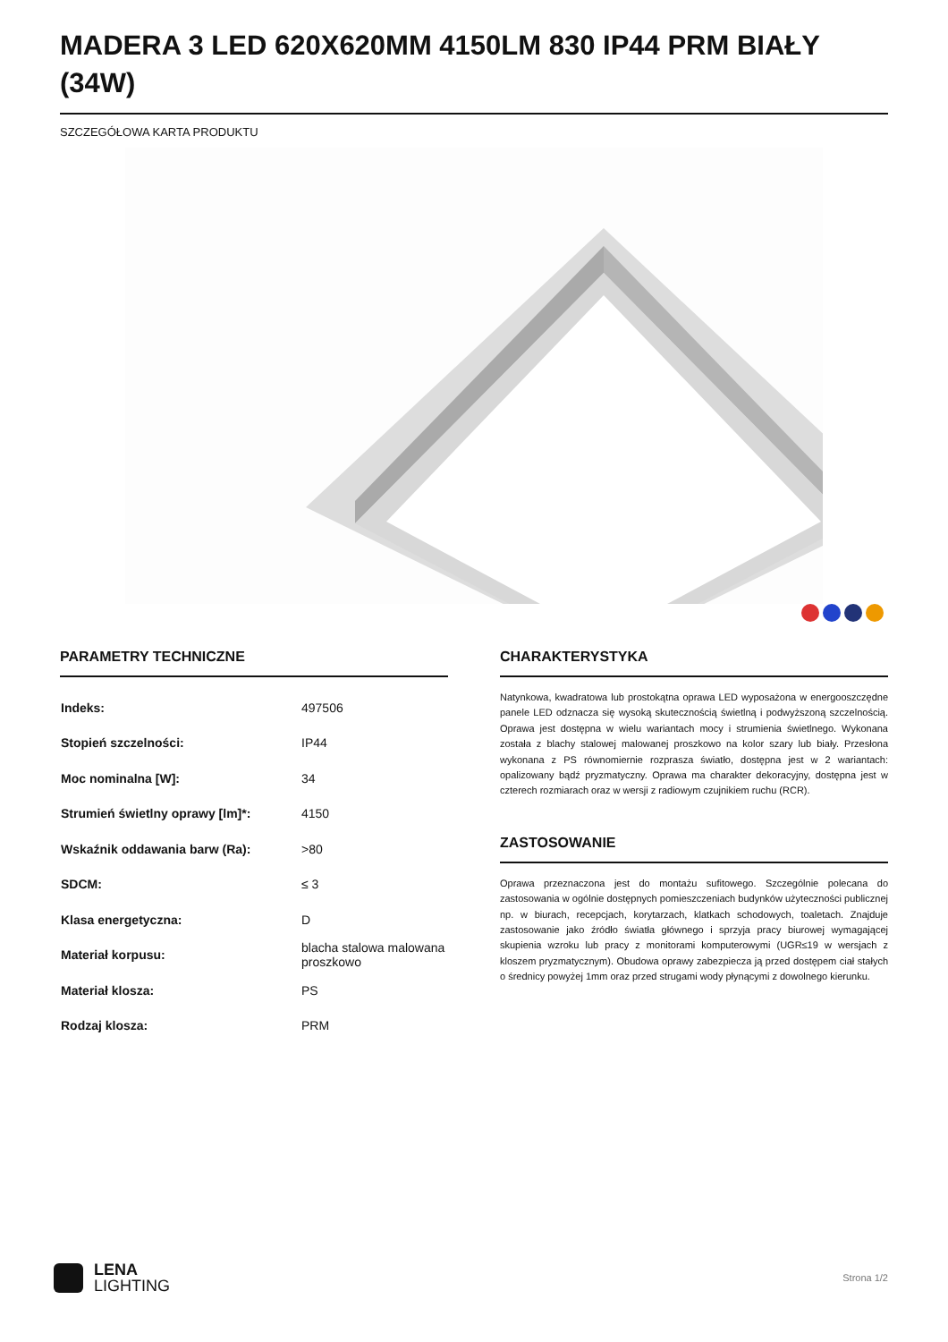MADERA 3 LED 620X620MM 4150LM 830 IP44 PRM BIAŁY (34W)
SZCZEGÓŁOWA KARTA PRODUKTU
PARAMETRY TECHNICZNE
| Indeks: | 497506 |
| Stopień szczelności: | IP44 |
| Moc nominalna [W]: | 34 |
| Strumień świetlny oprawy [lm]*: | 4150 |
| Wskaźnik oddawania barw (Ra): | >80 |
| SDCM: | ≤ 3 |
| Klasa energetyczna: | D |
| Materiał korpusu: | blacha stalowa malowana proszkowo |
| Materiał klosza: | PS |
| Rodzaj klosza: | PRM |
CHARAKTERYSTYKA
Natynkowa, kwadratowa lub prostokątna oprawa LED wyposażona w energooszczędne panele LED odznacza się wysoką skutecznością świetlną i podwyższoną szczelnością. Oprawa jest dostępna w wielu wariantach mocy i strumienia świetlnego. Wykonana została z blachy stalowej malowanej proszkowo na kolor szary lub biały. Przesłona wykonana z PS równomiernie rozprasza światło, dostępna jest w 2 wariantach: opalizowany bądź pryzmatyczny. Oprawa ma charakter dekoracyjny, dostępna jest w czterech rozmiarach oraz w wersji z radiowym czujnikiem ruchu (RCR).
ZASTOSOWANIE
Oprawa przeznaczona jest do montażu sufitowego. Szczególnie polecana do zastosowania w ogólnie dostępnych pomieszczeniach budynków użyteczności publicznej np. w biurach, recepcjach, korytarzach, klatkach schodowych, toaletach. Znajduje zastosowanie jako źródło światła głównego i sprzyja pracy biurowej wymagającej skupienia wzroku lub pracy z monitorami komputerowymi (UGR≤19 w wersjach z kloszem pryzmatycznym). Obudowa oprawy zabezpiecza ją przed dostępem ciał stałych o średnicy powyżej 1mm oraz przed strugami wody płynącymi z dowolnego kierunku.
LENA
LIGHTING
Strona 1/2